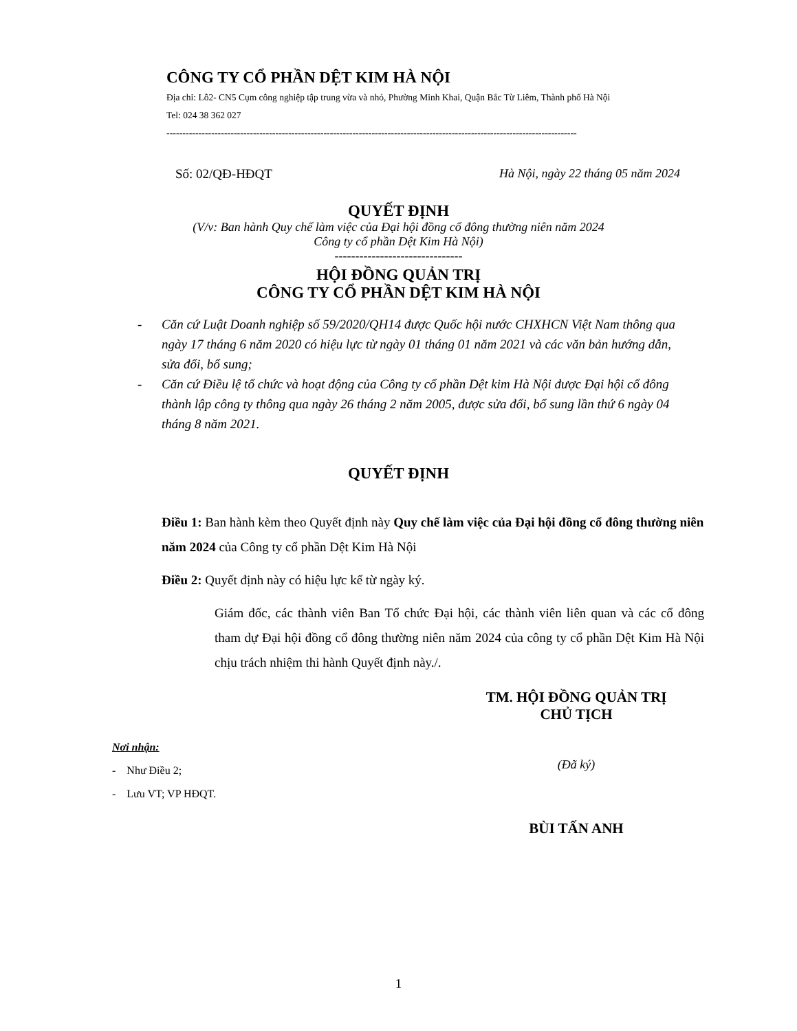CÔNG TY CỔ PHẦN DỆT KIM HÀ NỘI
Địa chỉ: Lô2- CN5 Cụm công nghiệp tập trung vừa và nhỏ, Phường Minh Khai, Quận Bắc Từ Liêm, Thành phố Hà Nội
Tel: 024 38 362 027
--------------------------------------------------------------------------------------------------------------------------------
Số: 02/QĐ-HĐQT Hà Nội, ngày 22 tháng 05 năm 2024
QUYẾT ĐỊNH
(V/v: Ban hành Quy chế làm việc của Đại hội đồng cổ đông thường niên năm 2024
Công ty cổ phần Dệt Kim Hà Nội)
-------------------------------
HỘI ĐỒNG QUẢN TRỊ
CÔNG TY CỔ PHẦN DỆT KIM HÀ NỘI
- Căn cứ Luật Doanh nghiệp số 59/2020/QH14 được Quốc hội nước CHXHCN Việt Nam thông qua ngày 17 tháng 6 năm 2020 có hiệu lực từ ngày 01 tháng 01 năm 2021 và các văn bản hướng dẫn, sửa đổi, bổ sung;
- Căn cứ Điều lệ tổ chức và hoạt động của Công ty cổ phần Dệt kim Hà Nội được Đại hội cổ đông thành lập công ty thông qua ngày 26 tháng 2 năm 2005, được sửa đổi, bổ sung lần thứ 6 ngày 04 tháng 8 năm 2021.
QUYẾT ĐỊNH
Điều 1: Ban hành kèm theo Quyết định này Quy chế làm việc của Đại hội đồng cổ đông thường niên năm 2024 của Công ty cổ phần Dệt Kim Hà Nội
Điều 2: Quyết định này có hiệu lực kể từ ngày ký.
Giám đốc, các thành viên Ban Tổ chức Đại hội, các thành viên liên quan và các cổ đông tham dự Đại hội đồng cổ đông thường niên năm 2024 của công ty cổ phần Dệt Kim Hà Nội chịu trách nhiệm thi hành Quyết định này./.
Nơi nhận:
- Như Điều 2;
- Lưu VT; VP HĐQT.
TM. HỘI ĐỒNG QUẢN TRỊ
CHỦ TỊCH
(Đã ký)
BÙI TẤN ANH
1